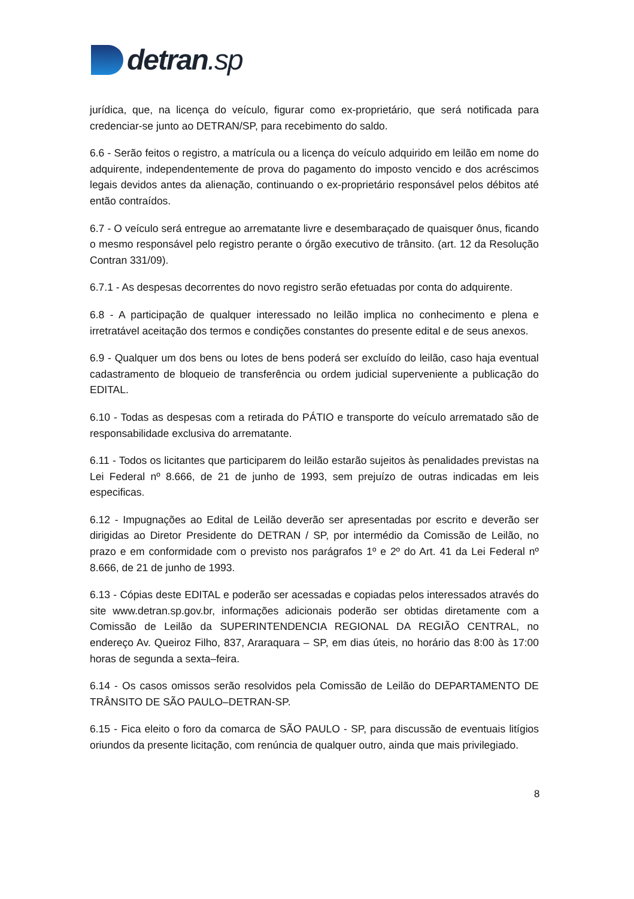detran.sp
jurídica, que, na licença do veículo, figurar como ex-proprietário, que será notificada para credenciar-se junto ao DETRAN/SP, para recebimento do saldo.
6.6 - Serão feitos o registro, a matrícula ou a licença do veículo adquirido em leilão em nome do adquirente, independentemente de prova do pagamento do imposto vencido e dos acréscimos legais devidos antes da alienação, continuando o ex-proprietário responsável pelos débitos até então contraídos.
6.7 - O veículo será entregue ao arrematante livre e desembaraçado de quaisquer ônus, ficando o mesmo responsável pelo registro perante o órgão executivo de trânsito. (art. 12 da Resolução Contran 331/09).
6.7.1 - As despesas decorrentes do novo registro serão efetuadas por conta do adquirente.
6.8 - A participação de qualquer interessado no leilão implica no conhecimento e plena e irretratável aceitação dos termos e condições constantes do presente edital e de seus anexos.
6.9 - Qualquer um dos bens ou lotes de bens poderá ser excluído do leilão, caso haja eventual cadastramento de bloqueio de transferência ou ordem judicial superveniente a publicação do EDITAL.
6.10 - Todas as despesas com a retirada do PÁTIO e transporte do veículo arrematado são de responsabilidade exclusiva do arrematante.
6.11 - Todos os licitantes que participarem do leilão estarão sujeitos às penalidades previstas na Lei Federal nº 8.666, de 21 de junho de 1993, sem prejuízo de outras indicadas em leis especificas.
6.12 - Impugnações ao Edital de Leilão deverão ser apresentadas por escrito e deverão ser dirigidas ao Diretor Presidente do DETRAN / SP, por intermédio da Comissão de Leilão, no prazo e em conformidade com o previsto nos parágrafos 1º e 2º do Art. 41 da Lei Federal nº 8.666, de 21 de junho de 1993.
6.13 - Cópias deste EDITAL e poderão ser acessadas e copiadas pelos interessados através do site www.detran.sp.gov.br, informações adicionais poderão ser obtidas diretamente com a Comissão de Leilão da SUPERINTENDENCIA REGIONAL DA REGIÃO CENTRAL, no endereço Av. Queiroz Filho, 837, Araraquara – SP, em dias úteis, no horário das 8:00 às 17:00 horas de segunda a sexta–feira.
6.14 - Os casos omissos serão resolvidos pela Comissão de Leilão do DEPARTAMENTO DE TRÂNSITO DE SÃO PAULO–DETRAN-SP.
6.15 - Fica eleito o foro da comarca de SÃO PAULO - SP, para discussão de eventuais litígios oriundos da presente licitação, com renúncia de qualquer outro, ainda que mais privilegiado.
8